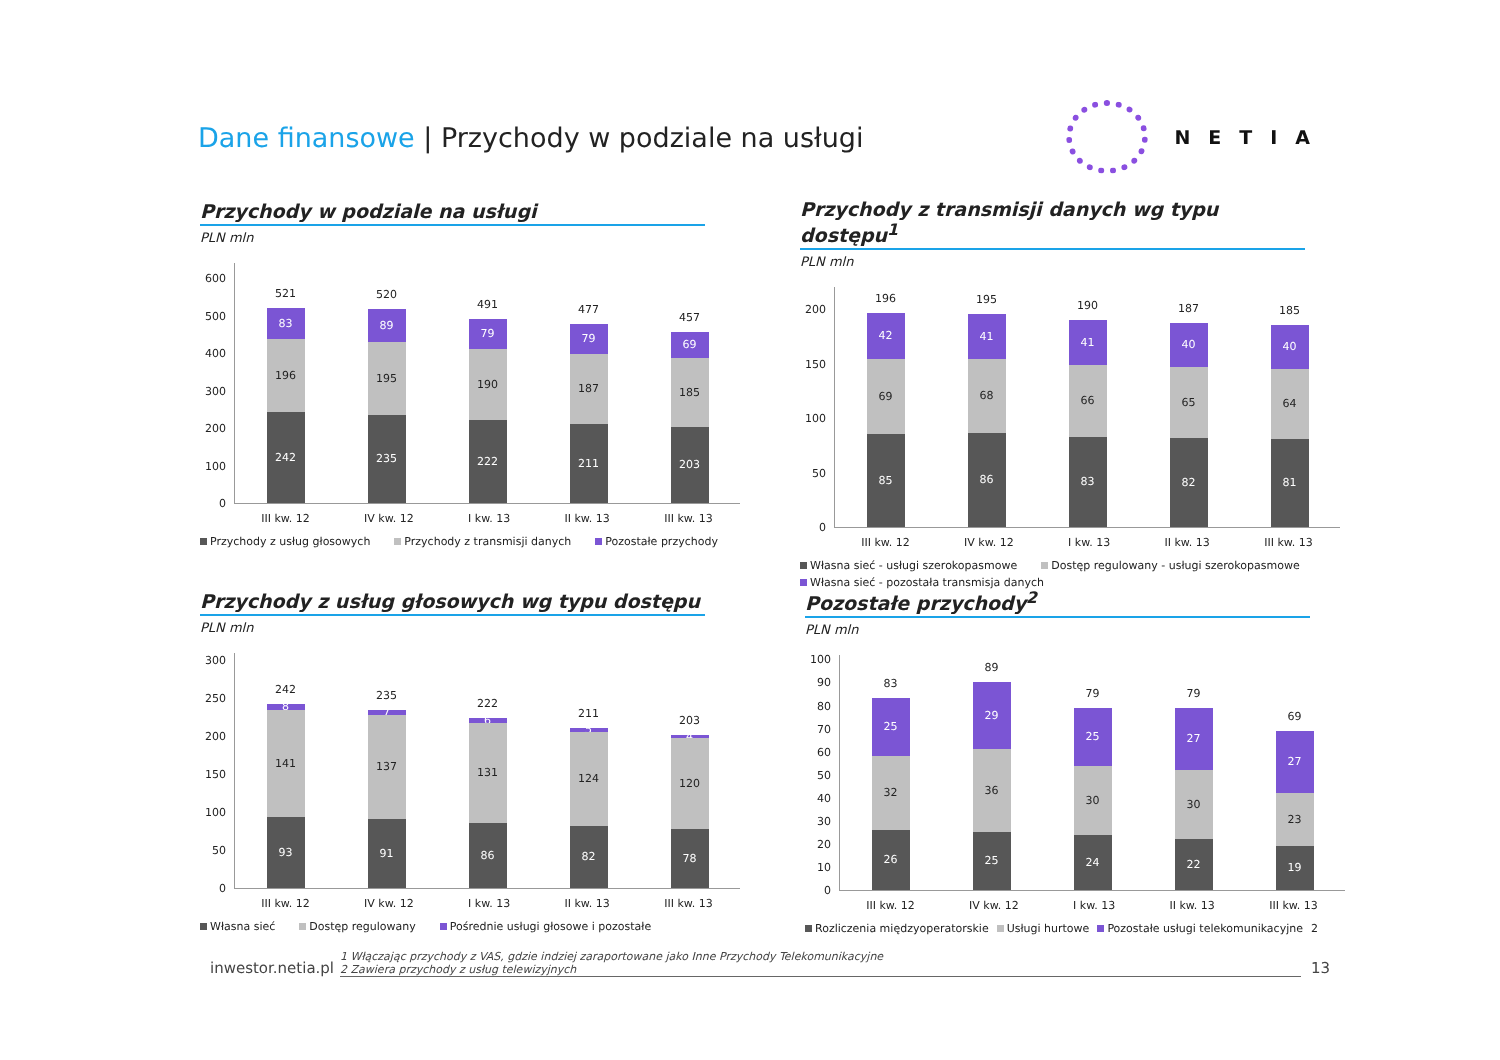Dane finansowe | Przychody w podziale na usługi
NETIA
Przychody w podziale na usługi
PLN mln
600
500
400
300
200
100
0
521
83
196
242
520
89
195
235
491
79
190
222
477
79
187
211
457
69
185
203
III kw. 12 IV kw. 12 I kw. 13 II kw. 13 III kw. 13
Przychody z usług głosowych Przychody z transmisji danych Pozostałe przychody
Przychody z transmisji danych wg typu dostępu<sup>1</sup>
PLN mln
200
150
100
50
0
196
42
69
85
195
41
68
86
190
41
66
83
187
40
65
82
185
40
64
81
III kw. 12 IV kw. 12 I kw. 13 II kw. 13 III kw. 13
Własna sieć - usługi szerokopasmowe Dostęp regulowany - usługi szerokopasmowe Własna sieć - pozostała transmisja danych
Przychody z usług głosowych wg typu dostępu
PLN mln
300
250
200
150
100
50
0
242
8
141
93
235
7
137
91
222
6
131
86
211
5
124
82
203
4
120
78
III kw. 12 IV kw. 12 I kw. 13 II kw. 13 III kw. 13
Własna sieć Dostęp regulowany Pośrednie usługi głosowe i pozostałe
Pozostałe przychody<sup>2</sup>
PLN mln
100
90
80
70
60
50
40
30
20
10
0
83
25
32
26
89
29
36
25
79
25
30
24
79
27
30
22
69
27
23
19
III kw. 12 IV kw. 12 I kw. 13 II kw. 13 III kw. 13
Rozliczenia międzyoperatorskie Usługi hurtowe Pozostałe usługi telekomunikacyjne 2
inwestor.netia.pl
1 Włączając przychody z VAS, gdzie indziej zaraportowane jako Inne Przychody Telekomunikacyjne
2 Zawiera przychody z usług telewizyjnych
13